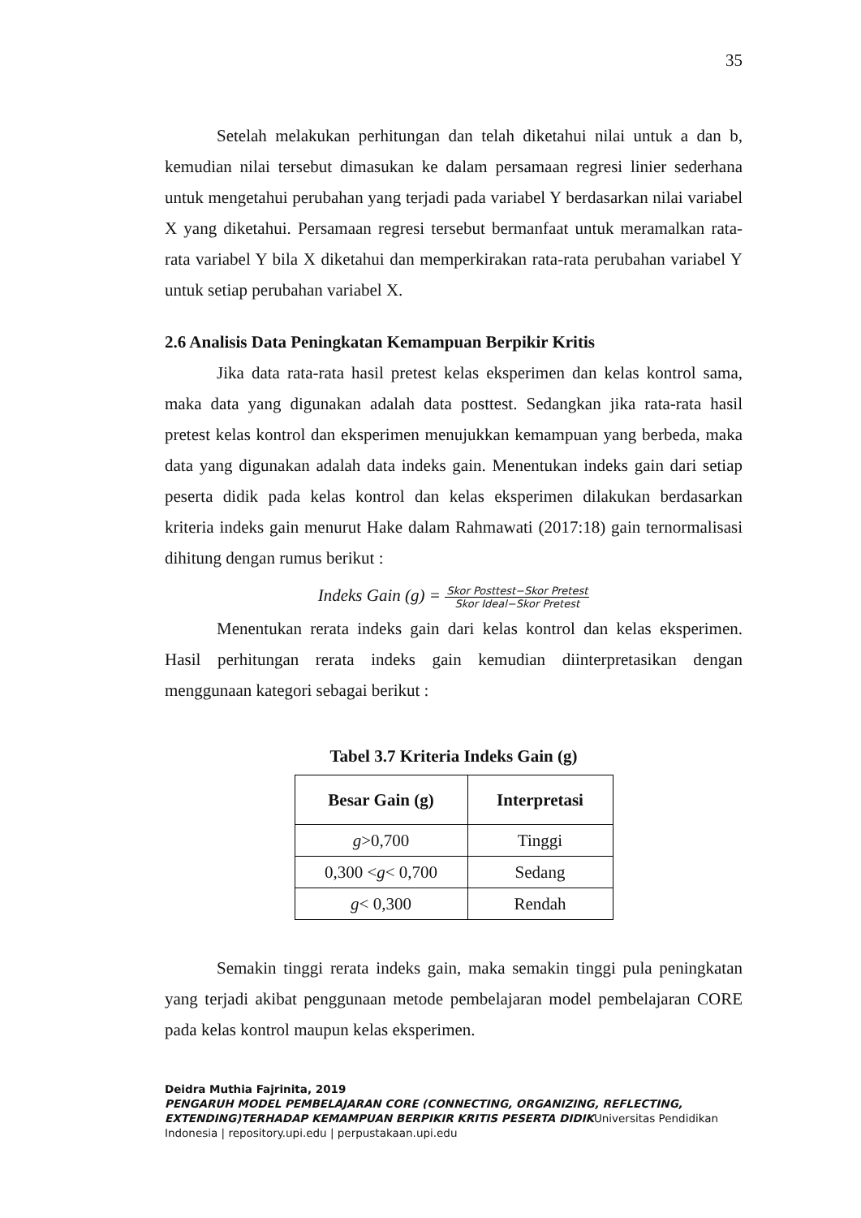35
Setelah melakukan perhitungan dan telah diketahui nilai untuk a dan b, kemudian nilai tersebut dimasukan ke dalam persamaan regresi linier sederhana untuk mengetahui perubahan yang terjadi pada variabel Y berdasarkan nilai variabel X yang diketahui. Persamaan regresi tersebut bermanfaat untuk meramalkan rata-rata variabel Y bila X diketahui dan memperkirakan rata-rata perubahan variabel Y untuk setiap perubahan variabel X.
2.6 Analisis Data Peningkatan Kemampuan Berpikir Kritis
Jika data rata-rata hasil pretest kelas eksperimen dan kelas kontrol sama, maka data yang digunakan adalah data posttest. Sedangkan jika rata-rata hasil pretest kelas kontrol dan eksperimen menujukkan kemampuan yang berbeda, maka data yang digunakan adalah data indeks gain. Menentukan indeks gain dari setiap peserta didik pada kelas kontrol dan kelas eksperimen dilakukan berdasarkan kriteria indeks gain menurut Hake dalam Rahmawati (2017:18) gain ternormalisasi dihitung dengan rumus berikut :
Indeks Gain (g) = Skor Posttest−Skor Pretest Skor Ideal−Skor Pretest
Menentukan rerata indeks gain dari kelas kontrol dan kelas eksperimen. Hasil perhitungan rerata indeks gain kemudian diinterpretasikan dengan menggunaan kategori sebagai berikut :
Tabel 3.7 Kriteria Indeks Gain (g)
| Besar Gain (g) | Interpretasi |
| --- | --- |
| g >0,700 | Tinggi |
| 0,300 < g < 0,700 | Sedang |
| g < 0,300 | Rendah |
Semakin tinggi rerata indeks gain, maka semakin tinggi pula peningkatan yang terjadi akibat penggunaan metode pembelajaran model pembelajaran CORE pada kelas kontrol maupun kelas eksperimen.
Deidra Muthia Fajrinita, 2019
PENGARUH MODEL PEMBELAJARAN CORE (CONNECTING, ORGANIZING, REFLECTING, EXTENDING)TERHADAP KEMAMPUAN BERPIKIR KRITIS PESERTA DIDIKUniversitas Pendidikan Indonesia | repository.upi.edu | perpustakaan.upi.edu